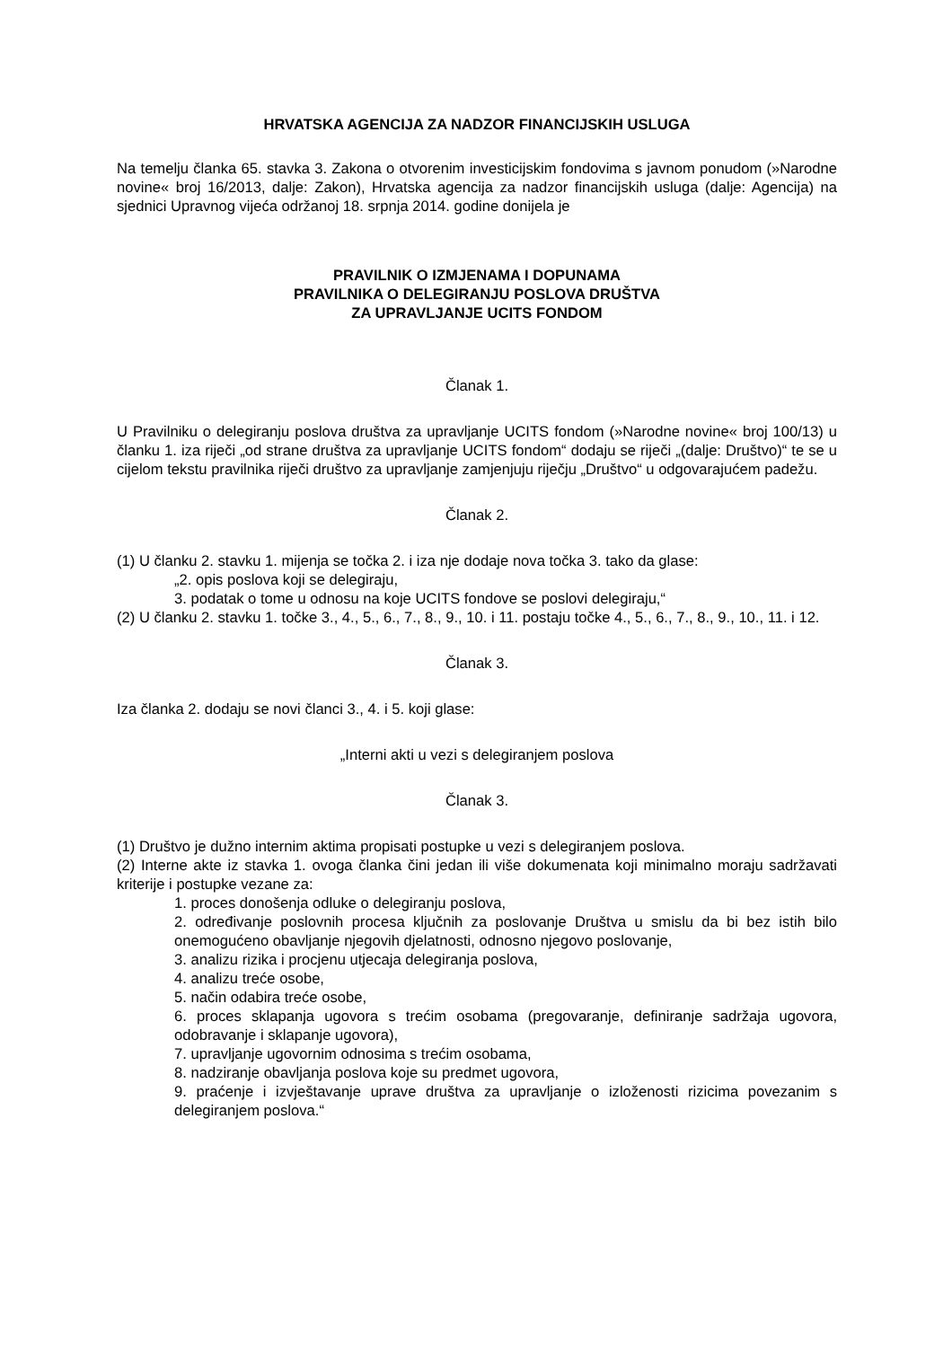HRVATSKA AGENCIJA ZA NADZOR FINANCIJSKIH USLUGA
Na temelju članka 65. stavka 3. Zakona o otvorenim investicijskim fondovima s javnom ponudom (»Narodne novine« broj 16/2013, dalje: Zakon), Hrvatska agencija za nadzor financijskih usluga (dalje: Agencija) na sjednici Upravnog vijeća održanoj 18. srpnja 2014. godine donijela je
PRAVILNIK O IZMJENAMA I DOPUNAMA
PRAVILNIKA O DELEGIRANJU POSLOVA DRUŠTVA
ZA UPRAVLJANJE UCITS FONDOM
Članak 1.
U Pravilniku o delegiranju poslova društva za upravljanje UCITS fondom (»Narodne novine« broj 100/13) u članku 1. iza riječi „od strane društva za upravljanje UCITS fondom“ dodaju se riječi „(dalje: Društvo)“ te se u cijelom tekstu pravilnika riječi društvo za upravljanje zamjenjuju riječju „Društvo“ u odgovarajućem padežu.
Članak 2.
(1) U članku 2. stavku 1. mijenja se točka 2. i iza nje dodaje nova točka 3. tako da glase:
„2. opis poslova koji se delegiraju,
3. podatak o tome u odnosu na koje UCITS fondove se poslovi delegiraju,“
(2) U članku 2. stavku 1. točke 3., 4., 5., 6., 7., 8., 9., 10. i 11. postaju točke 4., 5., 6., 7., 8., 9., 10., 11. i 12.
Članak 3.
Iza članka 2. dodaju se novi članci 3., 4. i 5. koji glase:
„Interni akti u vezi s delegiranjem poslova
Članak 3.
(1) Društvo je dužno internim aktima propisati postupke u vezi s delegiranjem poslova.
(2) Interne akte iz stavka 1. ovoga članka čini jedan ili više dokumenata koji minimalno moraju sadržavati kriterije i postupke vezane za:
1. proces donošenja odluke o delegiranju poslova,
2. određivanje poslovnih procesa ključnih za poslovanje Društva u smislu da bi bez istih bilo onemogućeno obavljanje njegovih djelatnosti, odnosno njegovo poslovanje,
3. analizu rizika i procjenu utjecaja delegiranja poslova,
4. analizu treće osobe,
5. način odabira treće osobe,
6. proces sklapanja ugovora s trećim osobama (pregovaranje, definiranje sadržaja ugovora, odobravanje i sklapanje ugovora),
7. upravljanje ugovornim odnosima s trećim osobama,
8. nadziranje obavljanja poslova koje su predmet ugovora,
9. praćenje i izvještavanje uprave društva za upravljanje o izloženosti rizicima povezanim s delegiranjem poslova.“